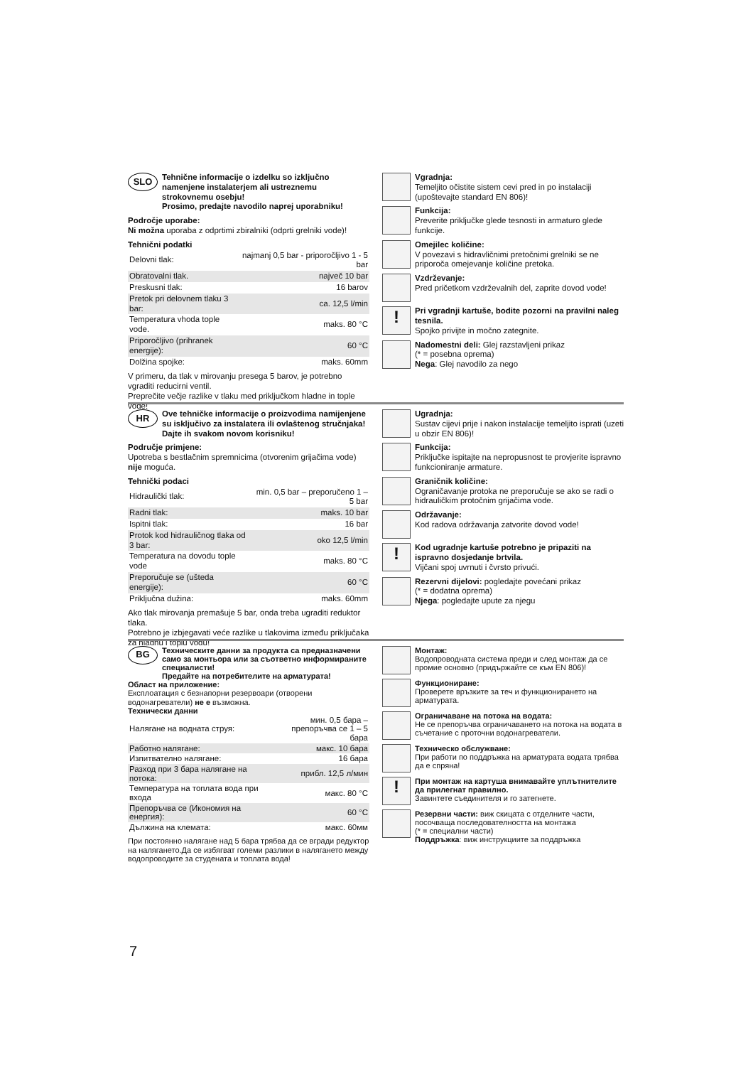SLO
Tehnične informacije o izdelku so izključno namenjene instalaterjem ali ustreznemu strokovnemu osebju!
Prosimo, predajte navodilo naprej uporabniku!
Področje uporabe:
Ni možna uporaba z odprtimi zbiralniki (odprti grelniki vode)!
Tehnični podatki
| Delovni tlak: | najmanj 0,5 bar - priporočljivo 1 - 5 bar |
| Obratovalni tlak. | največ 10 bar |
| Preskusni tlak: | 16 barov |
| Pretok pri delovnem tlaku 3 bar: | ca. 12,5 l/min |
| Temperatura vhoda tople vode. | maks. 80 °C |
| Priporočljivo (prihranek energije): | 60 °C |
| Dolžina spojke: | maks. 60mm |
V primeru, da tlak v mirovanju presega 5 barov, je potrebno vgraditi reducirni ventil.
Preprečite večje razlike v tlaku med priključkom hladne in tople vode!
Vgradnja:
Temeljito očistite sistem cevi pred in po instalaciji (upoštevajte standard EN 806)!
Funkcija:
Preverite priključke glede tesnosti in armaturo glede funkcije.
Omejilec količine:
V povezavi s hidravličnimi pretočnimi grelniki se ne priporoča omejevanje količine pretoka.
Vzdrževanje:
Pred pričetkom vzdrževalnih del, zaprite dovod vode!
!
Pri vgradnji kartuše, bodite pozorni na pravilni naleg tesnila.
Spojko privijte in močno zategnite.
Nadomestni deli: Glej razstavljeni prikaz
(* = posebna oprema)
Nega: Glej navodilo za nego
HR
Ove tehničke informacije o proizvodima namijenjene su isključivo za instalatera ili ovlaštenog stručnjaka!
Dajte ih svakom novom korisniku!
Područje primjene:
Upotreba s bestlačnim spremnicima (otvorenim grijačima vode) nije moguća.
Tehnički podaci
| Hidraulički tlak: | min. 0,5 bar – preporučeno 1 – 5 bar |
| Radni tlak: | maks. 10 bar |
| Ispitni tlak: | 16 bar |
| Protok kod hidrauličnog tlaka od 3 bar: | oko 12,5 l/min |
| Temperatura na dovodu tople vode | maks. 80 °C |
| Preporučuje se (ušteda energije): | 60 °C |
| Priključna dužina: | maks. 60mm |
Ako tlak mirovanja premašuje 5 bar, onda treba ugraditi reduktor tlaka.
Potrebno je izbjegavati veće razlike u tlakovima između priključaka za hladnu i toplu vodu!
Ugradnja:
Sustav cijevi prije i nakon instalacije temeljito isprati (uzeti u obzir EN 806)!
Funkcija:
Priključke ispitajte na nepropusnost te provjerite ispravno funkcioniranje armature.
Graničnik količine:
Ograničavanje protoka ne preporučuje se ako se radi o hidrauličkim protočnim grijačima vode.
Održavanje:
Kod radova održavanja zatvorite dovod vode!
!
Kod ugradnje kartuše potrebno je pripaziti na ispravno dosjedanje brtvila.
Vijčani spoj uvrnuti i čvrsto privući.
Rezervni dijelovi: pogledajte povećani prikaz
(* = dodatna oprema)
Njega: pogledajte upute za njegu
BG
Техническите данни за продукта са предназначени само за монтьора или за съответно информираните специалисти!
Предайте на потребителите на арматурата!
Област на приложение:
Експлоатация с безнапорни резервоари (отворени водонагреватели) не е възможна.
Технически данни
| Налягане на водната струя: | мин. 0,5 бара – препоръчва се 1 – 5 бара |
| Работно налягане: | макс. 10 бара |
| Изпитвателно налягане: | 16 бара |
| Разход при 3 бара налягане на потока: | прибл. 12,5 л/мин |
| Температура на топлата вода при входа | макс. 80 °C |
| Препоръчва се (Икономия на енергия): | 60 °C |
| Дължина на клемата: | макс. 60мм |
При постоянно налягане над 5 бара трябва да се вгради редуктор на налягането.Да се избягват големи разлики в налягането между водопроводите за студената и топлата вода!
Монтаж:
Водопроводната система преди и след монтаж да се промие основно (придържайте се към EN 806)!
Функциониране:
Проверете връзките за теч и функционирането на арматурата.
Ограничаване на потока на водата:
Не се препоръчва ограничаването на потока на водата в съчетание с проточни водонагреватели.
Техническо обслужване:
При работи по поддръжка на арматурата водата трябва да е спряна!
!
При монтаж на картуша внимавайте уплътнителите да прилегнат правилно.
Завинтете съединителя и го затегнете.
Резервни части: виж скицата с отделните части, посочваща последователността на монтажа
(* = специални части)
Поддръжка: виж инструкциите за поддръжка
7